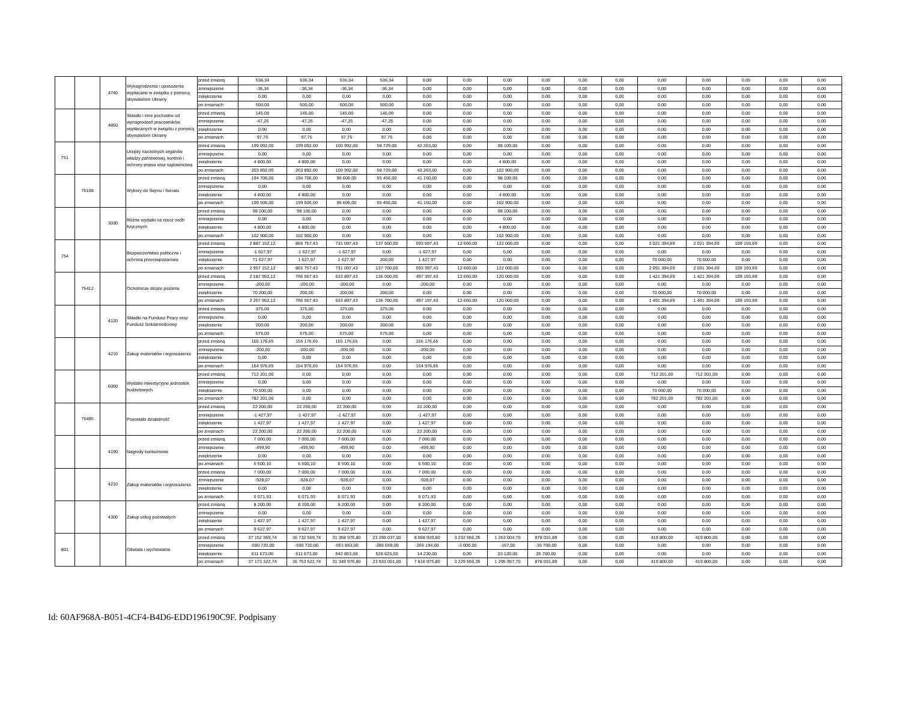| | | 4740 | Wynagrodzenia i uposażenia wypłacane w związku z pomocą obywatelom Ukrainy | przed zmianą | 536,34 | 536,34 | 536,34 | 536,34 | 0,00 | 0,00 | 0,00 | 0,00 | 0,00 | 0,00 | 0,00 | 0,00 | 0,00 | 0,00 | 0,00 |
| | | | | zmniejszenie | -36,34 | -36,34 | -36,34 | -36,34 | 0,00 | 0,00 | 0,00 | 0,00 | 0,00 | 0,00 | 0,00 | 0,00 | 0,00 | 0,00 | 0,00 |
| | | | | zwiększenie | 0,00 | 0,00 | 0,00 | 0,00 | 0,00 | 0,00 | 0,00 | 0,00 | 0,00 | 0,00 | 0,00 | 0,00 | 0,00 | 0,00 | 0,00 |
| | | | | po zmianach | 500,00 | 500,00 | 500,00 | 500,00 | 0,00 | 0,00 | 0,00 | 0,00 | 0,00 | 0,00 | 0,00 | 0,00 | 0,00 | 0,00 | 0,00 |
| | | 4850 | Składki i inne pochodne od wynagrodzeń pracowników wypłacanych w związku z pomocą obywatelom Ukrainy | przed zmianą | 145,00 | 145,00 | 145,00 | 145,00 | 0,00 | 0,00 | 0,00 | 0,00 | 0,00 | 0,00 | 0,00 | 0,00 | 0,00 | 0,00 | 0,00 |
| | | | | zmniejszenie | -47,25 | -47,25 | -47,25 | -47,25 | 0,00 | 0,00 | 0,00 | 0,00 | 0,00 | 0,00 | 0,00 | 0,00 | 0,00 | 0,00 | 0,00 |
| | | | | zwiększenie | 0,00 | 0,00 | 0,00 | 0,00 | 0,00 | 0,00 | 0,00 | 0,00 | 0,00 | 0,00 | 0,00 | 0,00 | 0,00 | 0,00 | 0,00 |
| | | | | po zmianach | 97,75 | 97,75 | 97,75 | 97,75 | 0,00 | 0,00 | 0,00 | 0,00 | 0,00 | 0,00 | 0,00 | 0,00 | 0,00 | 0,00 | 0,00 |
| 751 | | | Urzędy naczelnych organów władzy państwowej, kontroli i ochrony prawa oraz sądownictwa | przed zmianą | 199 092,00 | 199 092,00 | 100 992,00 | 58 729,00 | 42 263,00 | 0,00 | 98 100,00 | 0,00 | 0,00 | 0,00 | 0,00 | 0,00 | 0,00 | 0,00 | 0,00 |
| | | | | zmniejszenie | 0,00 | 0,00 | 0,00 | 0,00 | 0,00 | 0,00 | 0,00 | 0,00 | 0,00 | 0,00 | 0,00 | 0,00 | 0,00 | 0,00 | 0,00 |
| | | | | zwiększenie | 4 800,00 | 4 800,00 | 0,00 | 0,00 | 0,00 | 0,00 | 4 800,00 | 0,00 | 0,00 | 0,00 | 0,00 | 0,00 | 0,00 | 0,00 | 0,00 |
| | | | | po zmianach | 203 892,00 | 203 892,00 | 100 992,00 | 58 729,00 | 42 263,00 | 0,00 | 102 900,00 | 0,00 | 0,00 | 0,00 | 0,00 | 0,00 | 0,00 | 0,00 | 0,00 |
| | 75108 | | Wybory do Sejmu i Senatu | przed zmianą | 194 706,00 | 194 706,00 | 96 606,00 | 55 456,00 | 41 150,00 | 0,00 | 98 100,00 | 0,00 | 0,00 | 0,00 | 0,00 | 0,00 | 0,00 | 0,00 | 0,00 |
| | | | | zmniejszenie | 0,00 | 0,00 | 0,00 | 0,00 | 0,00 | 0,00 | 0,00 | 0,00 | 0,00 | 0,00 | 0,00 | 0,00 | 0,00 | 0,00 | 0,00 |
| | | | | zwiększenie | 4 800,00 | 4 800,00 | 0,00 | 0,00 | 0,00 | 0,00 | 4 800,00 | 0,00 | 0,00 | 0,00 | 0,00 | 0,00 | 0,00 | 0,00 | 0,00 |
| | | | | po zmianach | 199 506,00 | 199 506,00 | 96 606,00 | 55 456,00 | 41 150,00 | 0,00 | 102 900,00 | 0,00 | 0,00 | 0,00 | 0,00 | 0,00 | 0,00 | 0,00 | 0,00 |
| | | 3030 | Różne wydatki na rzecz osób fizycznych | przed zmianą | 98 100,00 | 98 100,00 | 0,00 | 0,00 | 0,00 | 0,00 | 98 100,00 | 0,00 | 0,00 | 0,00 | 0,00 | 0,00 | 0,00 | 0,00 | 0,00 |
| | | | | zmniejszenie | 0,00 | 0,00 | 0,00 | 0,00 | 0,00 | 0,00 | 0,00 | 0,00 | 0,00 | 0,00 | 0,00 | 0,00 | 0,00 | 0,00 | 0,00 |
| | | | | zwiększenie | 4 800,00 | 4 800,00 | 0,00 | 0,00 | 0,00 | 0,00 | 4 800,00 | 0,00 | 0,00 | 0,00 | 0,00 | 0,00 | 0,00 | 0,00 | 0,00 |
| | | | | po zmianach | 102 900,00 | 102 900,00 | 0,00 | 0,00 | 0,00 | 0,00 | 102 900,00 | 0,00 | 0,00 | 0,00 | 0,00 | 0,00 | 0,00 | 0,00 | 0,00 |
| 754 | | | Bezpieczeństwo publiczne i ochrona przeciwpożarowa | przed zmianą | 2 887 152,12 | 865 757,43 | 731 097,43 | 137 500,00 | 593 597,43 | 12 660,00 | 122 000,00 | 0,00 | 0,00 | 0,00 | 2 021 394,69 | 2 021 394,69 | 109 193,69 | 0,00 | 0,00 |
| | | | | zmniejszenie | -1 627,97 | -1 627,97 | -1 627,97 | 0,00 | -1 627,97 | 0,00 | 0,00 | 0,00 | 0,00 | 0,00 | 0,00 | 0,00 | 0,00 | 0,00 | 0,00 |
| | | | | zwiększenie | 71 627,97 | 1 627,97 | 1 627,97 | 200,00 | 1 427,97 | 0,00 | 0,00 | 0,00 | 0,00 | 0,00 | 70 000,00 | 70 000,00 | 0,00 | 0,00 | 0,00 |
| | | | | po zmianach | 2 957 152,12 | 865 757,43 | 731 097,43 | 137 700,00 | 593 397,43 | 12 660,00 | 122 000,00 | 0,00 | 0,00 | 0,00 | 2 091 394,69 | 2 091 394,69 | 109 193,69 | 0,00 | 0,00 |
| | 75412 | | Ochotnicze straże pożarne | przed zmianą | 2 187 952,12 | 766 557,43 | 633 897,43 | 136 500,00 | 497 397,43 | 12 660,00 | 120 000,00 | 0,00 | 0,00 | 0,00 | 1 421 394,69 | 1 421 394,69 | 109 193,69 | 0,00 | 0,00 |
| | | | | zmniejszenie | -200,00 | -200,00 | -200,00 | 0,00 | -200,00 | 0,00 | 0,00 | 0,00 | 0,00 | 0,00 | 0,00 | 0,00 | 0,00 | 0,00 | 0,00 |
| | | | | zwiększenie | 70 200,00 | 200,00 | 200,00 | 200,00 | 0,00 | 0,00 | 0,00 | 0,00 | 0,00 | 0,00 | 70 000,00 | 70 000,00 | 0,00 | 0,00 | 0,00 |
| | | | | po zmianach | 2 257 952,12 | 766 557,43 | 633 897,43 | 136 700,00 | 497 197,43 | 12 660,00 | 120 000,00 | 0,00 | 0,00 | 0,00 | 1 491 394,69 | 1 491 394,69 | 109 193,69 | 0,00 | 0,00 |
| | | 4120 | Składki na Fundusz Pracy oraz Fundusz Solidarnościowy | przed zmianą | 375,00 | 375,00 | 375,00 | 375,00 | 0,00 | 0,00 | 0,00 | 0,00 | 0,00 | 0,00 | 0,00 | 0,00 | 0,00 | 0,00 | 0,00 |
| | | | | zmniejszenie | 0,00 | 0,00 | 0,00 | 0,00 | 0,00 | 0,00 | 0,00 | 0,00 | 0,00 | 0,00 | 0,00 | 0,00 | 0,00 | 0,00 | 0,00 |
| | | | | zwiększenie | 200,00 | 200,00 | 200,00 | 200,00 | 0,00 | 0,00 | 0,00 | 0,00 | 0,00 | 0,00 | 0,00 | 0,00 | 0,00 | 0,00 | 0,00 |
| | | | | po zmianach | 575,00 | 575,00 | 575,00 | 575,00 | 0,00 | 0,00 | 0,00 | 0,00 | 0,00 | 0,00 | 0,00 | 0,00 | 0,00 | 0,00 | 0,00 |
| | | 4210 | Zakup materiałów i wyposażenia | przed zmianą | 155 176,65 | 155 176,65 | 155 176,65 | 0,00 | 155 176,65 | 0,00 | 0,00 | 0,00 | 0,00 | 0,00 | 0,00 | 0,00 | 0,00 | 0,00 | 0,00 |
| | | | | zmniejszenie | -200,00 | -200,00 | -200,00 | 0,00 | -200,00 | 0,00 | 0,00 | 0,00 | 0,00 | 0,00 | 0,00 | 0,00 | 0,00 | 0,00 | 0,00 |
| | | | | zwiększenie | 0,00 | 0,00 | 0,00 | 0,00 | 0,00 | 0,00 | 0,00 | 0,00 | 0,00 | 0,00 | 0,00 | 0,00 | 0,00 | 0,00 | 0,00 |
| | | | | po zmianach | 154 976,65 | 154 976,65 | 154 976,65 | 0,00 | 154 976,65 | 0,00 | 0,00 | 0,00 | 0,00 | 0,00 | 0,00 | 0,00 | 0,00 | 0,00 | 0,00 |
| | | 6050 | Wydatki inwestycyjne jednostek budżetowych | przed zmianą | 712 201,00 | 0,00 | 0,00 | 0,00 | 0,00 | 0,00 | 0,00 | 0,00 | 0,00 | 0,00 | 712 201,00 | 712 201,00 | 0,00 | 0,00 | 0,00 |
| | | | | zmniejszenie | 0,00 | 0,00 | 0,00 | 0,00 | 0,00 | 0,00 | 0,00 | 0,00 | 0,00 | 0,00 | 0,00 | 0,00 | 0,00 | 0,00 | 0,00 |
| | | | | zwiększenie | 70 000,00 | 0,00 | 0,00 | 0,00 | 0,00 | 0,00 | 0,00 | 0,00 | 0,00 | 0,00 | 70 000,00 | 70 000,00 | 0,00 | 0,00 | 0,00 |
| | | | | po zmianach | 782 201,00 | 0,00 | 0,00 | 0,00 | 0,00 | 0,00 | 0,00 | 0,00 | 0,00 | 0,00 | 782 201,00 | 782 201,00 | 0,00 | 0,00 | 0,00 |
| | 75495 | | Pozostała działalność | przed zmianą | 22 200,00 | 22 200,00 | 22 200,00 | 0,00 | 22 200,00 | 0,00 | 0,00 | 0,00 | 0,00 | 0,00 | 0,00 | 0,00 | 0,00 | 0,00 | 0,00 |
| | | | | zmniejszenie | -1 427,97 | -1 427,97 | -1 427,97 | 0,00 | -1 427,97 | 0,00 | 0,00 | 0,00 | 0,00 | 0,00 | 0,00 | 0,00 | 0,00 | 0,00 | 0,00 |
| | | | | zwiększenie | 1 427,97 | 1 427,97 | 1 427,97 | 0,00 | 1 427,97 | 0,00 | 0,00 | 0,00 | 0,00 | 0,00 | 0,00 | 0,00 | 0,00 | 0,00 | 0,00 |
| | | | | po zmianach | 22 200,00 | 22 200,00 | 22 200,00 | 0,00 | 22 200,00 | 0,00 | 0,00 | 0,00 | 0,00 | 0,00 | 0,00 | 0,00 | 0,00 | 0,00 | 0,00 |
| | | 4190 | Nagrody konkursowe | przed zmianą | 7 000,00 | 7 000,00 | 7 000,00 | 0,00 | 7 000,00 | 0,00 | 0,00 | 0,00 | 0,00 | 0,00 | 0,00 | 0,00 | 0,00 | 0,00 | 0,00 |
| | | | | zmniejszenie | -499,90 | -499,90 | -499,90 | 0,00 | -499,90 | 0,00 | 0,00 | 0,00 | 0,00 | 0,00 | 0,00 | 0,00 | 0,00 | 0,00 | 0,00 |
| | | | | zwiększenie | 0,00 | 0,00 | 0,00 | 0,00 | 0,00 | 0,00 | 0,00 | 0,00 | 0,00 | 0,00 | 0,00 | 0,00 | 0,00 | 0,00 | 0,00 |
| | | | | po zmianach | 6 500,10 | 6 500,10 | 6 500,10 | 0,00 | 6 500,10 | 0,00 | 0,00 | 0,00 | 0,00 | 0,00 | 0,00 | 0,00 | 0,00 | 0,00 | 0,00 |
| | | 4210 | Zakup materiałów i wyposażenia | przed zmianą | 7 000,00 | 7 000,00 | 7 000,00 | 0,00 | 7 000,00 | 0,00 | 0,00 | 0,00 | 0,00 | 0,00 | 0,00 | 0,00 | 0,00 | 0,00 | 0,00 |
| | | | | zmniejszenie | -928,07 | -928,07 | -928,07 | 0,00 | -928,07 | 0,00 | 0,00 | 0,00 | 0,00 | 0,00 | 0,00 | 0,00 | 0,00 | 0,00 | 0,00 |
| | | | | zwiększenie | 0,00 | 0,00 | 0,00 | 0,00 | 0,00 | 0,00 | 0,00 | 0,00 | 0,00 | 0,00 | 0,00 | 0,00 | 0,00 | 0,00 | 0,00 |
| | | | | po zmianach | 6 071,93 | 6 071,93 | 6 071,93 | 0,00 | 6 071,93 | 0,00 | 0,00 | 0,00 | 0,00 | 0,00 | 0,00 | 0,00 | 0,00 | 0,00 | 0,00 |
| | | 4300 | Zakup usług pozostałych | przed zmianą | 8 200,00 | 8 200,00 | 8 200,00 | 0,00 | 8 200,00 | 0,00 | 0,00 | 0,00 | 0,00 | 0,00 | 0,00 | 0,00 | 0,00 | 0,00 | 0,00 |
| | | | | zmniejszenie | 0,00 | 0,00 | 0,00 | 0,00 | 0,00 | 0,00 | 0,00 | 0,00 | 0,00 | 0,00 | 0,00 | 0,00 | 0,00 | 0,00 | 0,00 |
| | | | | zwiększenie | 1 427,97 | 1 427,97 | 1 427,97 | 0,00 | 1 427,97 | 0,00 | 0,00 | 0,00 | 0,00 | 0,00 | 0,00 | 0,00 | 0,00 | 0,00 | 0,00 |
| | | | | po zmianach | 9 627,97 | 9 627,97 | 9 627,97 | 0,00 | 9 627,97 | 0,00 | 0,00 | 0,00 | 0,00 | 0,00 | 0,00 | 0,00 | 0,00 | 0,00 | 0,00 |
| 801 | | | Oświata i wychowanie | przed zmianą | 37 152 369,74 | 36 732 569,74 | 31 358 976,80 | 23 290 037,00 | 8 068 939,80 | 3 232 556,35 | 1 263 004,70 | 878 031,89 | 0,00 | 0,00 | 419 800,00 | 419 800,00 | 0,00 | 0,00 | 0,00 |
| | | | | zmniejszenie | -590 720,00 | -590 720,00 | -551 853,00 | -285 659,00 | -266 194,00 | -3 000,00 | -167,00 | -35 700,00 | 0,00 | 0,00 | 0,00 | 0,00 | 0,00 | 0,00 | 0,00 |
| | | | | zwiększenie | 611 673,00 | 611 673,00 | 542 853,00 | 528 623,00 | 14 230,00 | 0,00 | 33 120,00 | 35 700,00 | 0,00 | 0,00 | 0,00 | 0,00 | 0,00 | 0,00 | 0,00 |
| | | | | po zmianach | 37 173 322,74 | 36 753 522,74 | 31 349 976,80 | 23 533 001,00 | 7 816 975,80 | 3 229 556,35 | 1 295 957,70 | 878 031,89 | 0,00 | 0,00 | 419 800,00 | 419 800,00 | 0,00 | 0,00 | 0,00 |
Id: 60AF968A-B051-4CF4-B4D6-EDD196190C9F. Podpisany